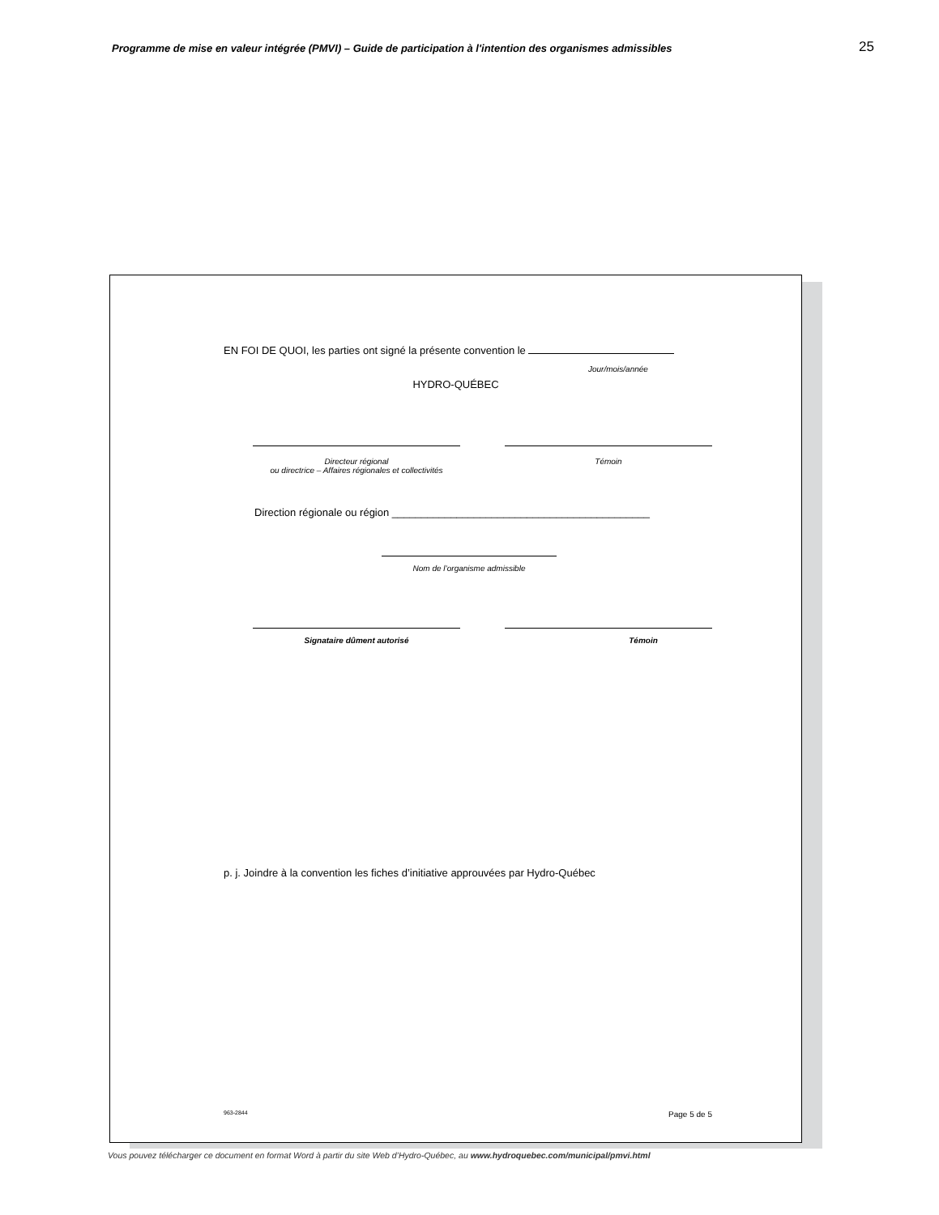Programme de mise en valeur intégrée (PMVI) – Guide de participation à l'intention des organismes admissibles 25
EN FOI DE QUOI, les parties ont signé la présente convention le
Jour/mois/année
HYDRO-QUÉBEC
Directeur régional
ou directrice – Affaires régionales et collectivités
Témoin
Direction régionale ou région ____________________________________________
Nom de l’organisme admissible
Signataire dûment autorisé Témoin
p. j. Joindre à la convention les fiches d’initiative approuvées par Hydro-Québec
963-2844 Page 5 de 5
Vous pouvez télécharger ce document en format Word à partir du site Web d’Hydro-Québec, au www.hydroquebec.com/municipal/pmvi.html